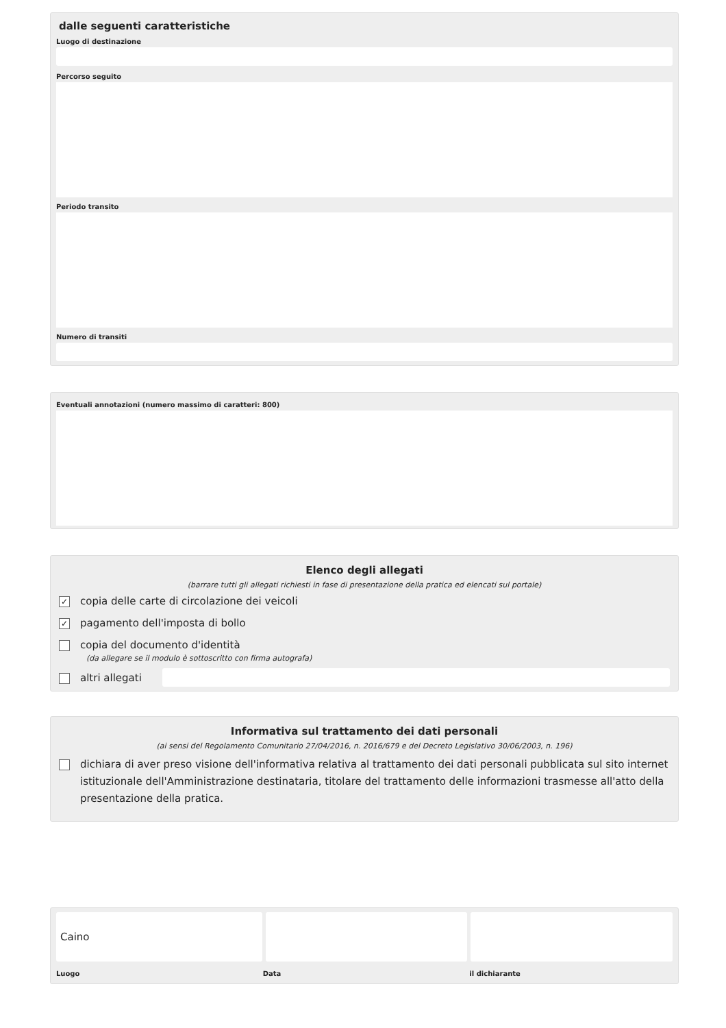dalle seguenti caratteristiche
Luogo di destinazione
Percorso seguito
Periodo transito
Numero di transiti
Eventuali annotazioni (numero massimo di caratteri: 800)
Elenco degli allegati
(barrare tutti gli allegati richiesti in fase di presentazione della pratica ed elencati sul portale)
✓ copia delle carte di circolazione dei veicoli
✓ pagamento dell'imposta di bollo
copia del documento d'identità
(da allegare se il modulo è sottoscritto con firma autografa)
altri allegati
Informativa sul trattamento dei dati personali
(ai sensi del Regolamento Comunitario 27/04/2016, n. 2016/679 e del Decreto Legislativo 30/06/2003, n. 196)
dichiara di aver preso visione dell'informativa relativa al trattamento dei dati personali pubblicata sul sito internet istituzionale dell'Amministrazione destinataria, titolare del trattamento delle informazioni trasmesse all'atto della presentazione della pratica.
Caino
Luogo Data il dichiarante